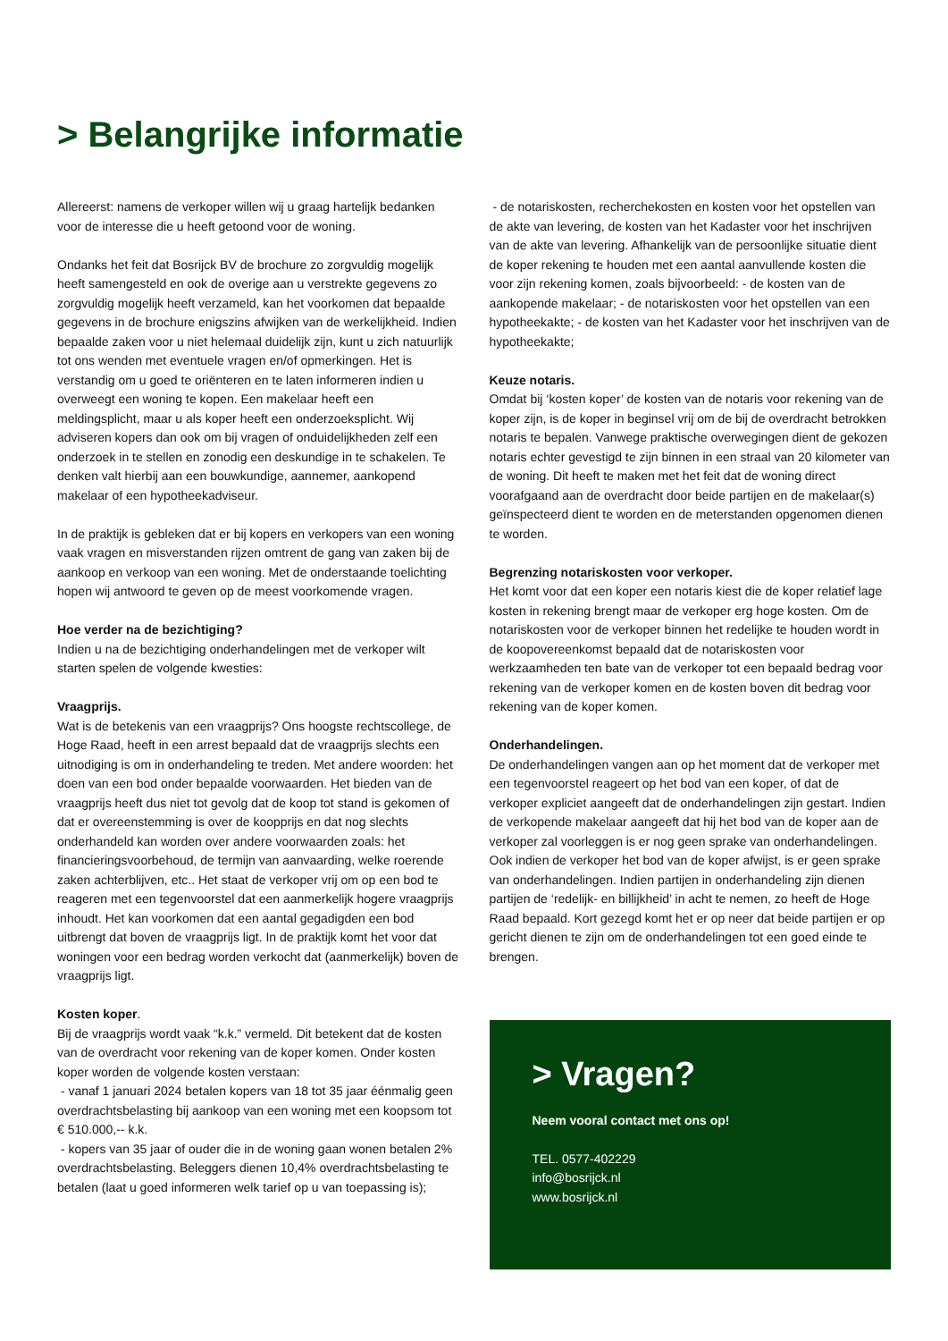> Belangrijke informatie
Allereerst: namens de verkoper willen wij u graag hartelijk bedanken voor de interesse die u heeft getoond voor de woning.
Ondanks het feit dat Bosrijck BV de brochure zo zorgvuldig mogelijk heeft samengesteld en ook de overige aan u verstrekte gegevens zo zorgvuldig mogelijk heeft verzameld, kan het voorkomen dat bepaalde gegevens in de brochure enigszins afwijken van de werkelijkheid. Indien bepaalde zaken voor u niet helemaal duidelijk zijn, kunt u zich natuurlijk tot ons wenden met eventuele vragen en/of opmerkingen. Het is verstandig om u goed te oriënteren en te laten informeren indien u overweegt een woning te kopen. Een makelaar heeft een meldingsplicht, maar u als koper heeft een onderzoeksplicht. Wij adviseren kopers dan ook om bij vragen of onduidelijkheden zelf een onderzoek in te stellen en zonodig een deskundige in te schakelen. Te denken valt hierbij aan een bouwkundige, aannemer, aankopend makelaar of een hypotheekadviseur.
In de praktijk is gebleken dat er bij kopers en verkopers van een woning vaak vragen en misverstanden rijzen omtrent de gang van zaken bij de aankoop en verkoop van een woning. Met de onderstaande toelichting hopen wij antwoord te geven op de meest voorkomende vragen.
Hoe verder na de bezichtiging?
Indien u na de bezichtiging onderhandelingen met de verkoper wilt starten spelen de volgende kwesties:
Vraagprijs.
Wat is de betekenis van een vraagprijs? Ons hoogste rechtscollege, de Hoge Raad, heeft in een arrest bepaald dat de vraagprijs slechts een uitnodiging is om in onderhandeling te treden. Met andere woorden: het doen van een bod onder bepaalde voorwaarden. Het bieden van de vraagprijs heeft dus niet tot gevolg dat de koop tot stand is gekomen of dat er overeenstemming is over de koopprijs en dat nog slechts onderhandeld kan worden over andere voorwaarden zoals: het financieringsvoorbehoud, de termijn van aanvaarding, welke roerende zaken achterblijven, etc.. Het staat de verkoper vrij om op een bod te reageren met een tegenvoorstel dat een aanmerkelijk hogere vraagprijs inhoudt. Het kan voorkomen dat een aantal gegadigden een bod uitbrengt dat boven de vraagprijs ligt. In de praktijk komt het voor dat woningen voor een bedrag worden verkocht dat (aanmerkelijk) boven de vraagprijs ligt.
Kosten koper.
Bij de vraagprijs wordt vaak “k.k.” vermeld. Dit betekent dat de kosten van de overdracht voor rekening van de koper komen. Onder kosten koper worden de volgende kosten verstaan:
- vanaf 1 januari 2024 betalen kopers van 18 tot 35 jaar éénmalig geen overdrachtsbelasting bij aankoop van een woning met een koopsom tot € 510.000,-- k.k.
- kopers van 35 jaar of ouder die in de woning gaan wonen betalen 2% overdrachtsbelasting. Beleggers dienen 10,4% overdrachtsbelasting te betalen (laat u goed informeren welk tarief op u van toepassing is);
- de notariskosten, recherchekosten en kosten voor het opstellen van de akte van levering, de kosten van het Kadaster voor het inschrijven van de akte van levering. Afhankelijk van de persoonlijke situatie dient de koper rekening te houden met een aantal aanvullende kosten die voor zijn rekening komen, zoals bijvoorbeeld: - de kosten van de aankopende makelaar; - de notariskosten voor het opstellen van een hypotheekakte; - de kosten van het Kadaster voor het inschrijven van de hypotheekakte;
Keuze notaris.
Omdat bij ‘kosten koper’ de kosten van de notaris voor rekening van de koper zijn, is de koper in beginsel vrij om de bij de overdracht betrokken notaris te bepalen. Vanwege praktische overwegingen dient de gekozen notaris echter gevestigd te zijn binnen in een straal van 20 kilometer van de woning. Dit heeft te maken met het feit dat de woning direct voorafgaand aan de overdracht door beide partijen en de makelaar(s) geïnspecteerd dient te worden en de meterstanden opgenomen dienen te worden.
Begrenzing notariskosten voor verkoper.
Het komt voor dat een koper een notaris kiest die de koper relatief lage kosten in rekening brengt maar de verkoper erg hoge kosten. Om de notariskosten voor de verkoper binnen het redelijke te houden wordt in de koopovereenkomst bepaald dat de notariskosten voor werkzaamheden ten bate van de verkoper tot een bepaald bedrag voor rekening van de verkoper komen en de kosten boven dit bedrag voor rekening van de koper komen.
Onderhandelingen.
De onderhandelingen vangen aan op het moment dat de verkoper met een tegenvoorstel reageert op het bod van een koper, of dat de verkoper expliciet aangeeft dat de onderhandelingen zijn gestart. Indien de verkopende makelaar aangeeft dat hij het bod van de koper aan de verkoper zal voorleggen is er nog geen sprake van onderhandelingen. Ook indien de verkoper het bod van de koper afwijst, is er geen sprake van onderhandelingen. Indien partijen in onderhandeling zijn dienen partijen de ‘redelijk- en billijkheid’ in acht te nemen, zo heeft de Hoge Raad bepaald. Kort gezegd komt het er op neer dat beide partijen er op gericht dienen te zijn om de onderhandelingen tot een goed einde te brengen.
> Vragen?
Neem vooral contact met ons op!
TEL. 0577-402229
info@bosrijck.nl
www.bosrijck.nl